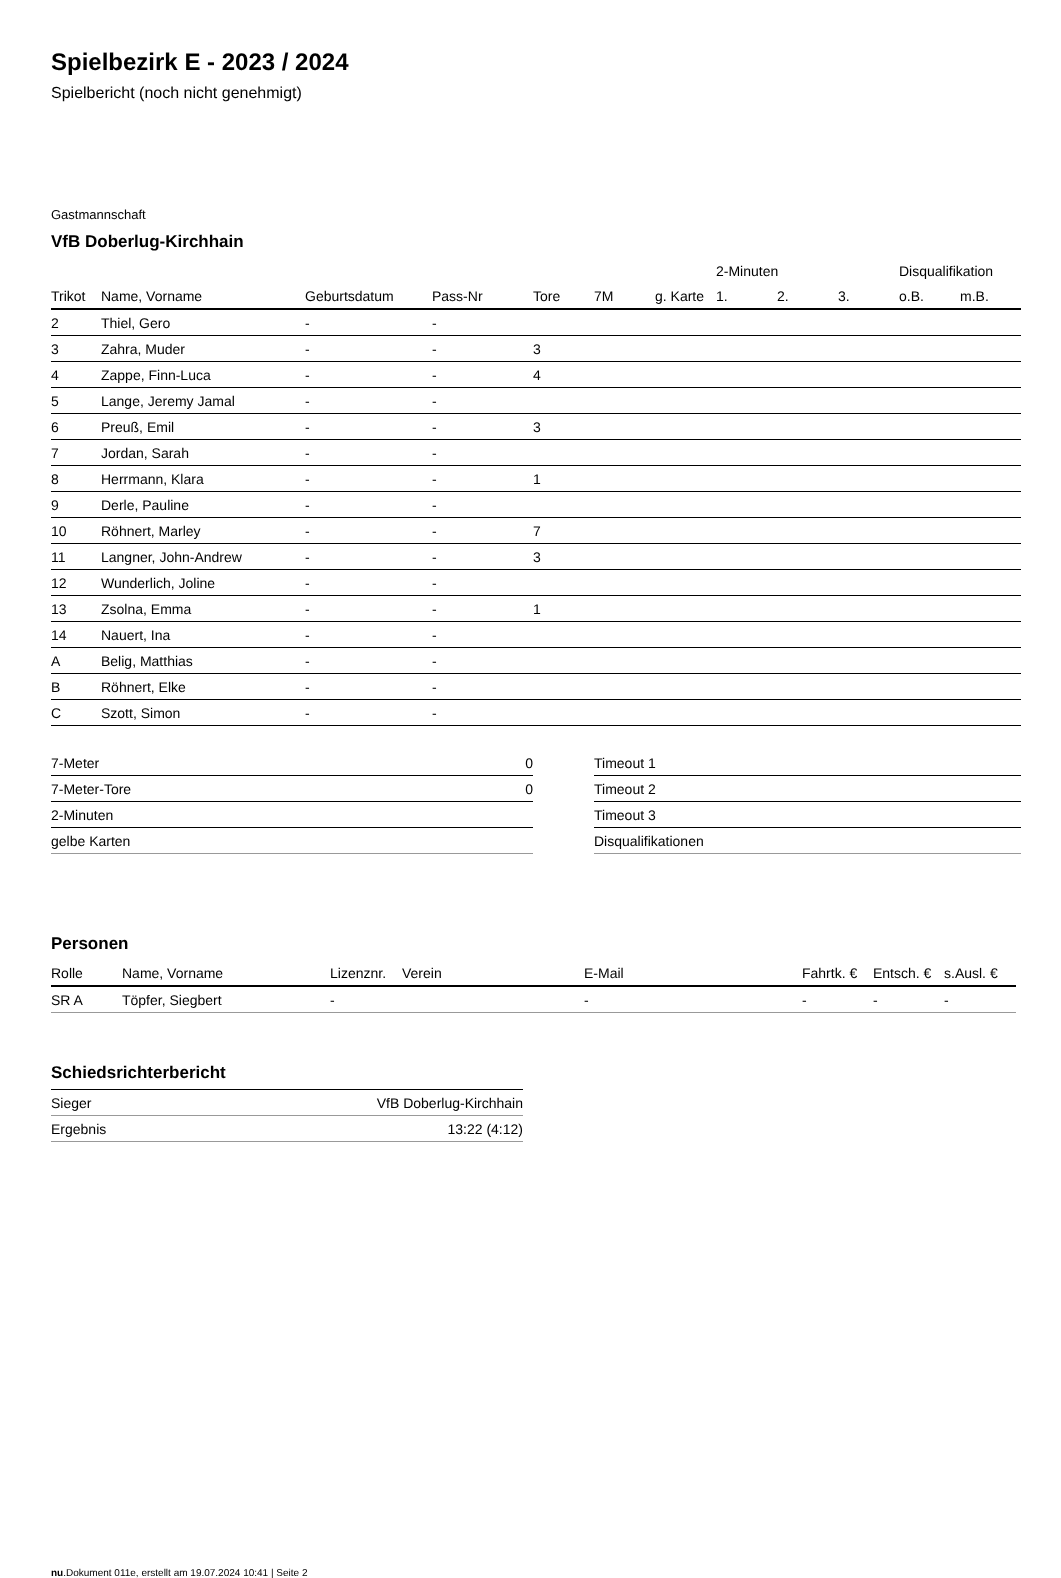Spielbezirk E - 2023 / 2024
Spielbericht (noch nicht genehmigt)
Gastmannschaft
VfB Doberlug-Kirchhain
| | | | | | | | 2-Minuten | | | Disqualifikation | |
| --- | --- | --- | --- | --- | --- | --- | --- | --- | --- | --- | --- |
| Trikot | Name, Vorname | Geburtsdatum | Pass-Nr | Tore | 7M | g. Karte | 1. | 2. | 3. | o.B. | m.B. |
| 2 | Thiel, Gero | - | - | | | | | | | | |
| 3 | Zahra, Muder | - | - | 3 | | | | | | | |
| 4 | Zappe, Finn-Luca | - | - | 4 | | | | | | | |
| 5 | Lange, Jeremy Jamal | - | - | | | | | | | | |
| 6 | Preuß, Emil | - | - | 3 | | | | | | | |
| 7 | Jordan, Sarah | - | - | | | | | | | | |
| 8 | Herrmann, Klara | - | - | 1 | | | | | | | |
| 9 | Derle, Pauline | - | - | | | | | | | | |
| 10 | Röhnert, Marley | - | - | 7 | | | | | | | |
| 11 | Langner, John-Andrew | - | - | 3 | | | | | | | |
| 12 | Wunderlich, Joline | - | - | | | | | | | | |
| 13 | Zsolna, Emma | - | - | 1 | | | | | | | |
| 14 | Nauert, Ina | - | - | | | | | | | | |
| A | Belig, Matthias | - | - | | | | | | | | |
| B | Röhnert, Elke | - | - | | | | | | | | |
| C | Szott, Simon | - | - | | | | | | | | |
| 7-Meter | 0 |
| 7-Meter-Tore | 0 |
| 2-Minuten | |
| gelbe Karten | |
| Timeout 1 |
| Timeout 2 |
| Timeout 3 |
| Disqualifikationen |
Personen
| Rolle | Name, Vorname | Lizenznr. | Verein | E-Mail | Fahrtk. € | Entsch. € | s.Ausl. € |
| --- | --- | --- | --- | --- | --- | --- | --- |
| SR A | Töpfer, Siegbert | - | | - | - | - | - |
Schiedsrichterbericht
| Sieger | VfB Doberlug-Kirchhain |
| Ergebnis | 13:22 (4:12) |
nu.Dokument 011e, erstellt am 19.07.2024 10:41 | Seite 2